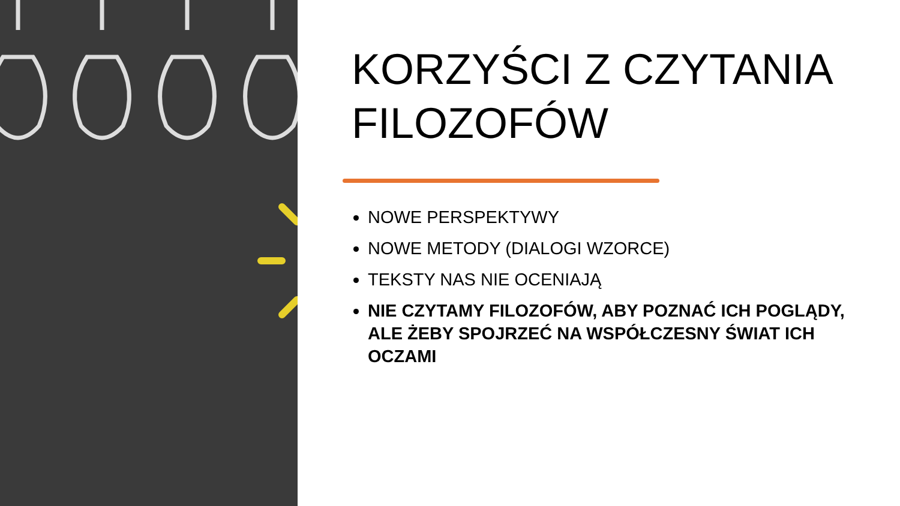KORZYŚCI Z CZYTANIA FILOZOFÓW
NOWE PERSPEKTYWY
NOWE METODY (DIALOGI WZORCE)
TEKSTY NAS NIE OCENIAJĄ
NIE CZYTAMY FILOZOFÓW, ABY POZNAĆ ICH POGLĄDY, ALE ŻEBY SPOJRZEĆ NA WSPÓŁCZESNY ŚWIAT ICH OCZAMI